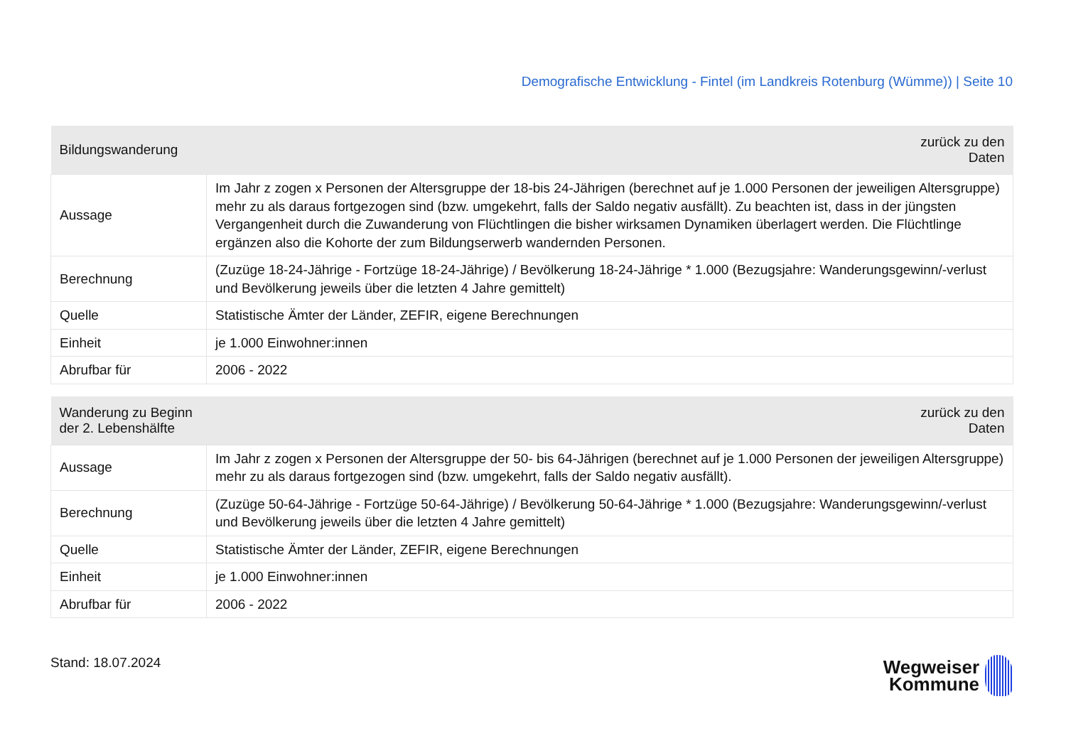Demografische Entwicklung - Fintel (im Landkreis Rotenburg (Wümme)) | Seite 10
| Bildungswanderung | zurück zu den Daten |
| --- | --- |
| Aussage | Im Jahr z zogen x Personen der Altersgruppe der 18-bis 24-Jährigen (berechnet auf je 1.000 Personen der jeweiligen Altersgruppe) mehr zu als daraus fortgezogen sind (bzw. umgekehrt, falls der Saldo negativ ausfällt). Zu beachten ist, dass in der jüngsten Vergangenheit durch die Zuwanderung von Flüchtlingen die bisher wirksamen Dynamiken überlagert werden. Die Flüchtlinge ergänzen also die Kohorte der zum Bildungserwerb wandernden Personen. |
| Berechnung | (Zuzüge 18-24-Jährige - Fortzüge 18-24-Jährige) / Bevölkerung 18-24-Jährige * 1.000 (Bezugsjahre: Wanderungsgewinn/-verlust und Bevölkerung jeweils über die letzten 4 Jahre gemittelt) |
| Quelle | Statistische Ämter der Länder, ZEFIR, eigene Berechnungen |
| Einheit | je 1.000 Einwohner:innen |
| Abrufbar für | 2006 - 2022 |
| Wanderung zu Beginn der 2. Lebenshälfte | zurück zu den Daten |
| --- | --- |
| Aussage | Im Jahr z zogen x Personen der Altersgruppe der 50- bis 64-Jährigen (berechnet auf je 1.000 Personen der jeweiligen Altersgruppe) mehr zu als daraus fortgezogen sind (bzw. umgekehrt, falls der Saldo negativ ausfällt). |
| Berechnung | (Zuzüge 50-64-Jährige - Fortzüge 50-64-Jährige) / Bevölkerung 50-64-Jährige * 1.000 (Bezugsjahre: Wanderungsgewinn/-verlust und Bevölkerung jeweils über die letzten 4 Jahre gemittelt) |
| Quelle | Statistische Ämter der Länder, ZEFIR, eigene Berechnungen |
| Einheit | je 1.000 Einwohner:innen |
| Abrufbar für | 2006 - 2022 |
Stand: 18.07.2024
Wegweiser
Kommune